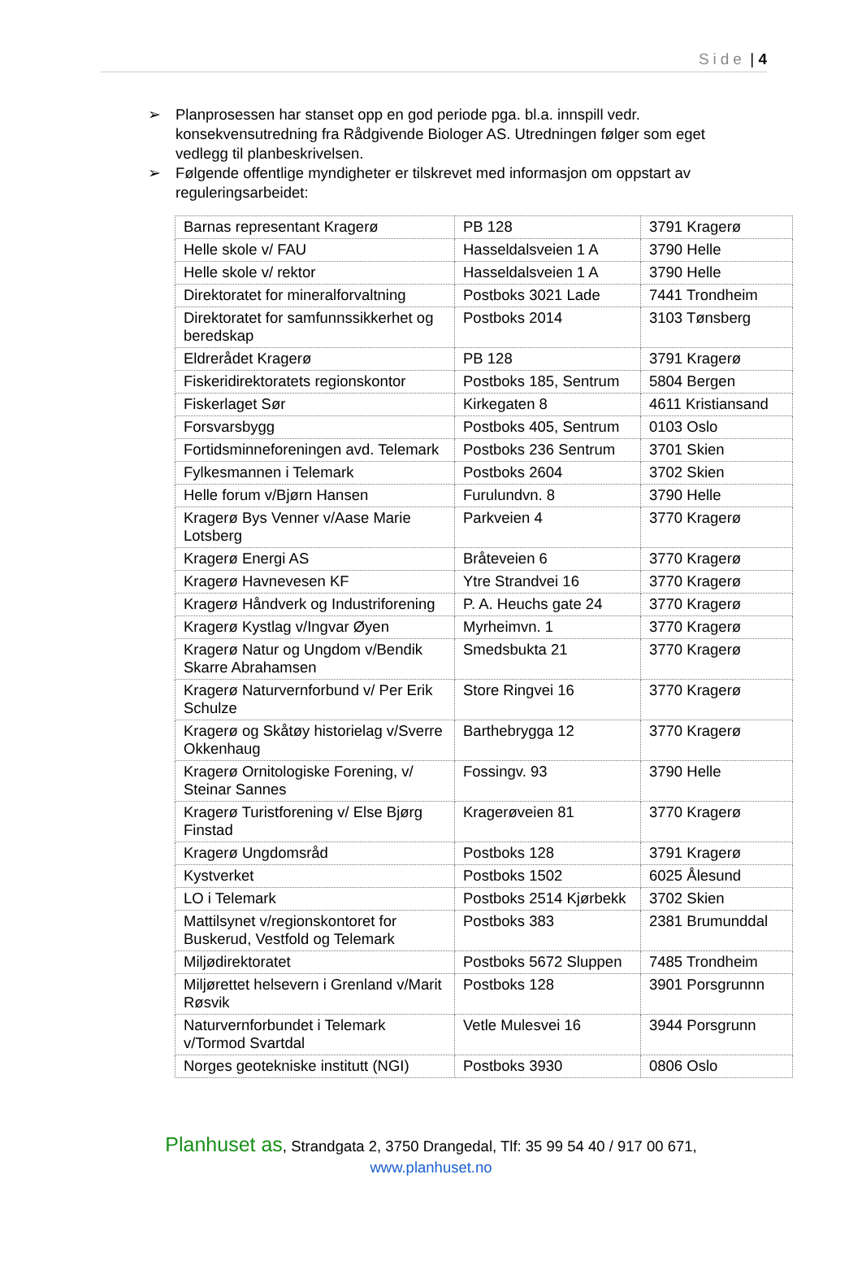Side | 4
➢ Planprosessen har stanset opp en god periode pga. bl.a. innspill vedr. konsekvensutredning fra Rådgivende Biologer AS. Utredningen følger som eget vedlegg til planbeskrivelsen.
➢ Følgende offentlige myndigheter er tilskrevet med informasjon om oppstart av reguleringsarbeidet:
| Barnas representant Kragerø | PB 128 | 3791 Kragerø |
| Helle skole v/ FAU | Hasseldalsveien 1 A | 3790 Helle |
| Helle skole v/ rektor | Hasseldalsveien 1 A | 3790 Helle |
| Direktoratet for mineralforvaltning | Postboks 3021 Lade | 7441 Trondheim |
| Direktoratet for samfunnssikkerhet og beredskap | Postboks 2014 | 3103 Tønsberg |
| Eldrerådet Kragerø | PB 128 | 3791 Kragerø |
| Fiskeridirektoratets regionskontor | Postboks 185, Sentrum | 5804 Bergen |
| Fiskerlaget Sør | Kirkegaten 8 | 4611 Kristiansand |
| Forsvarsbygg | Postboks 405, Sentrum | 0103 Oslo |
| Fortidsminneforeningen avd. Telemark | Postboks 236 Sentrum | 3701 Skien |
| Fylkesmannen i Telemark | Postboks 2604 | 3702 Skien |
| Helle forum v/Bjørn Hansen | Furulundvn. 8 | 3790 Helle |
| Kragerø Bys Venner v/Aase Marie Lotsberg | Parkveien 4 | 3770 Kragerø |
| Kragerø Energi AS | Bråteveien 6 | 3770 Kragerø |
| Kragerø Havnevesen KF | Ytre Strandvei 16 | 3770 Kragerø |
| Kragerø Håndverk og Industriforening | P. A. Heuchs gate 24 | 3770 Kragerø |
| Kragerø Kystlag v/Ingvar Øyen | Myrheimvn. 1 | 3770 Kragerø |
| Kragerø Natur og Ungdom v/Bendik Skarre Abrahamsen | Smedsbukta 21 | 3770 Kragerø |
| Kragerø Naturvernforbund v/ Per Erik Schulze | Store Ringvei 16 | 3770 Kragerø |
| Kragerø og Skåtøy historielag v/Sverre Okkenhaug | Barthebrygga 12 | 3770 Kragerø |
| Kragerø Ornitologiske Forening, v/ Steinar Sannes | Fossingv. 93 | 3790 Helle |
| Kragerø Turistforening v/ Else Bjørg Finstad | Kragerøveien 81 | 3770 Kragerø |
| Kragerø Ungdomsråd | Postboks 128 | 3791 Kragerø |
| Kystverket | Postboks 1502 | 6025 Ålesund |
| LO i Telemark | Postboks 2514 Kjørbekk | 3702 Skien |
| Mattilsynet v/regionskontoret for Buskerud, Vestfold og Telemark | Postboks 383 | 2381 Brumunddal |
| Miljødirektoratet | Postboks 5672 Sluppen | 7485 Trondheim |
| Miljørettet helsevern i Grenland v/Marit Røsvik | Postboks 128 | 3901 Porsgrunnn |
| Naturvernforbundet i Telemark v/Tormod Svartdal | Vetle Mulesvei 16 | 3944 Porsgrunn |
| Norges geotekniske institutt (NGI) | Postboks 3930 | 0806 Oslo |
Planhuset as, Strandgata 2, 3750 Drangedal, Tlf: 35 99 54 40 / 917 00 671,
www.planhuset.no